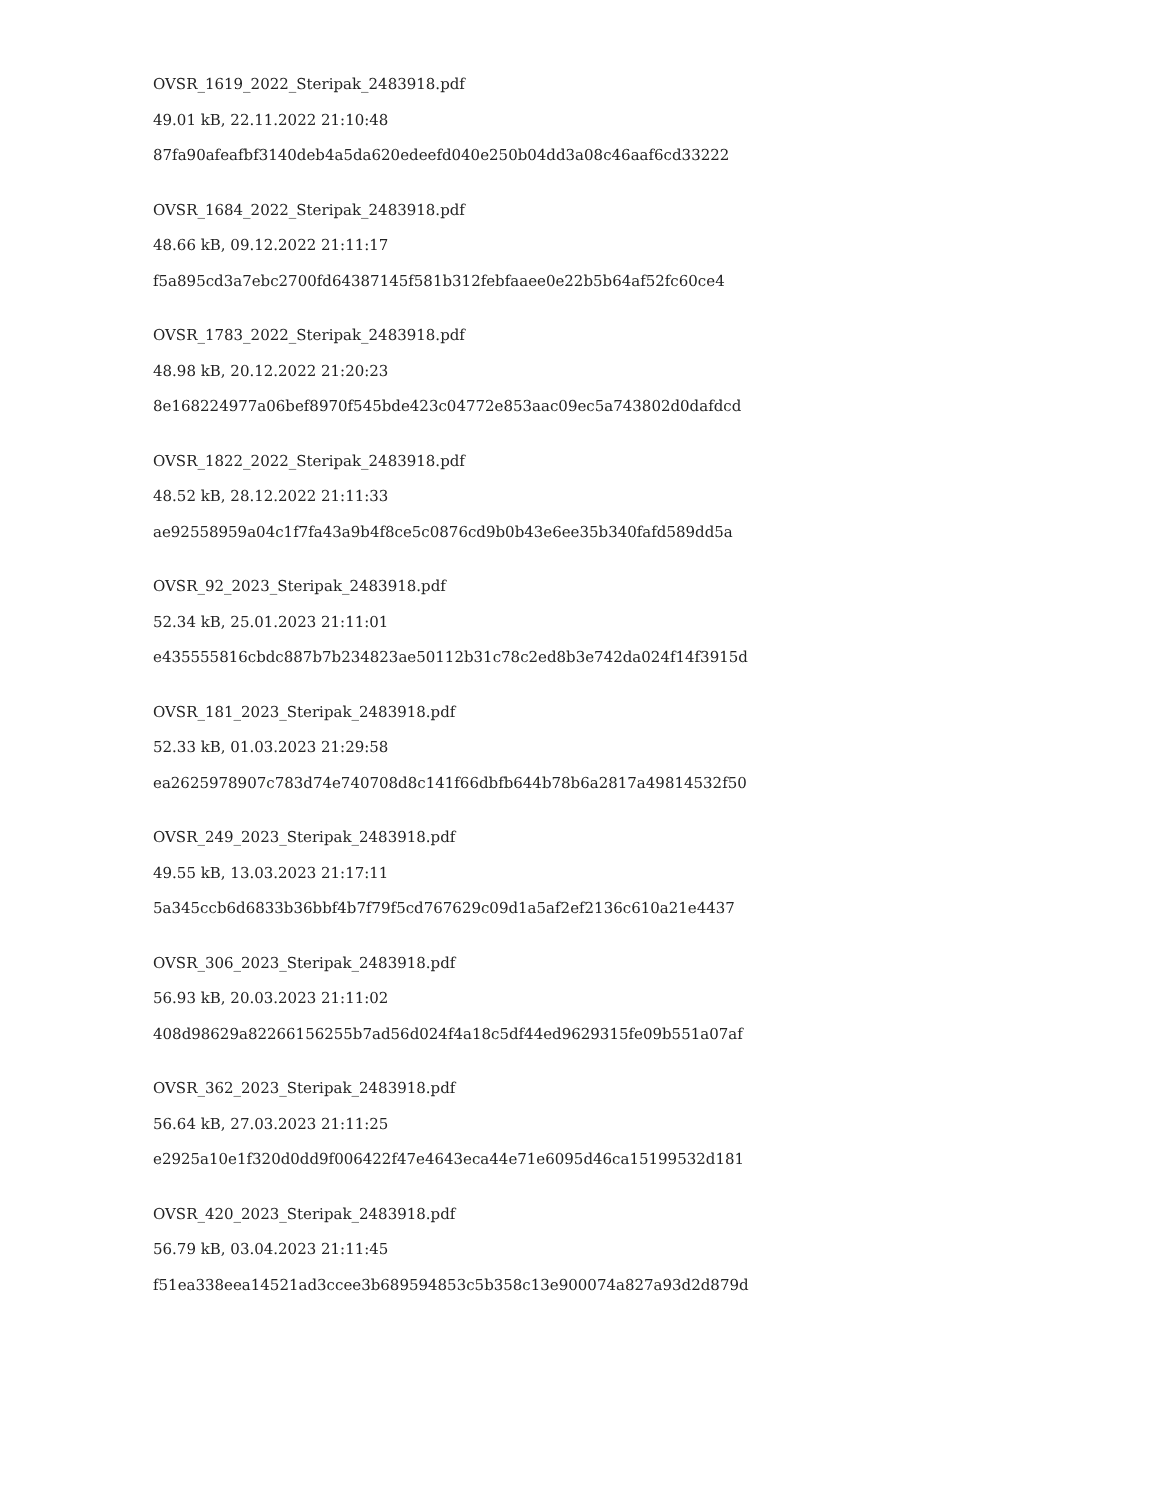OVSR_1619_2022_Steripak_2483918.pdf
49.01 kB, 22.11.2022 21:10:48
87fa90afeafbf3140deb4a5da620edeefd040e250b04dd3a08c46aaf6cd33222
OVSR_1684_2022_Steripak_2483918.pdf
48.66 kB, 09.12.2022 21:11:17
f5a895cd3a7ebc2700fd64387145f581b312febfaaee0e22b5b64af52fc60ce4
OVSR_1783_2022_Steripak_2483918.pdf
48.98 kB, 20.12.2022 21:20:23
8e168224977a06bef8970f545bde423c04772e853aac09ec5a743802d0dafdcd
OVSR_1822_2022_Steripak_2483918.pdf
48.52 kB, 28.12.2022 21:11:33
ae92558959a04c1f7fa43a9b4f8ce5c0876cd9b0b43e6ee35b340fafd589dd5a
OVSR_92_2023_Steripak_2483918.pdf
52.34 kB, 25.01.2023 21:11:01
e435555816cbdc887b7b234823ae50112b31c78c2ed8b3e742da024f14f3915d
OVSR_181_2023_Steripak_2483918.pdf
52.33 kB, 01.03.2023 21:29:58
ea2625978907c783d74e740708d8c141f66dbfb644b78b6a2817a49814532f50
OVSR_249_2023_Steripak_2483918.pdf
49.55 kB, 13.03.2023 21:17:11
5a345ccb6d6833b36bbf4b7f79f5cd767629c09d1a5af2ef2136c610a21e4437
OVSR_306_2023_Steripak_2483918.pdf
56.93 kB, 20.03.2023 21:11:02
408d98629a82266156255b7ad56d024f4a18c5df44ed9629315fe09b551a07af
OVSR_362_2023_Steripak_2483918.pdf
56.64 kB, 27.03.2023 21:11:25
e2925a10e1f320d0dd9f006422f47e4643eca44e71e6095d46ca15199532d181
OVSR_420_2023_Steripak_2483918.pdf
56.79 kB, 03.04.2023 21:11:45
f51ea338eea14521ad3ccee3b689594853c5b358c13e900074a827a93d2d879d